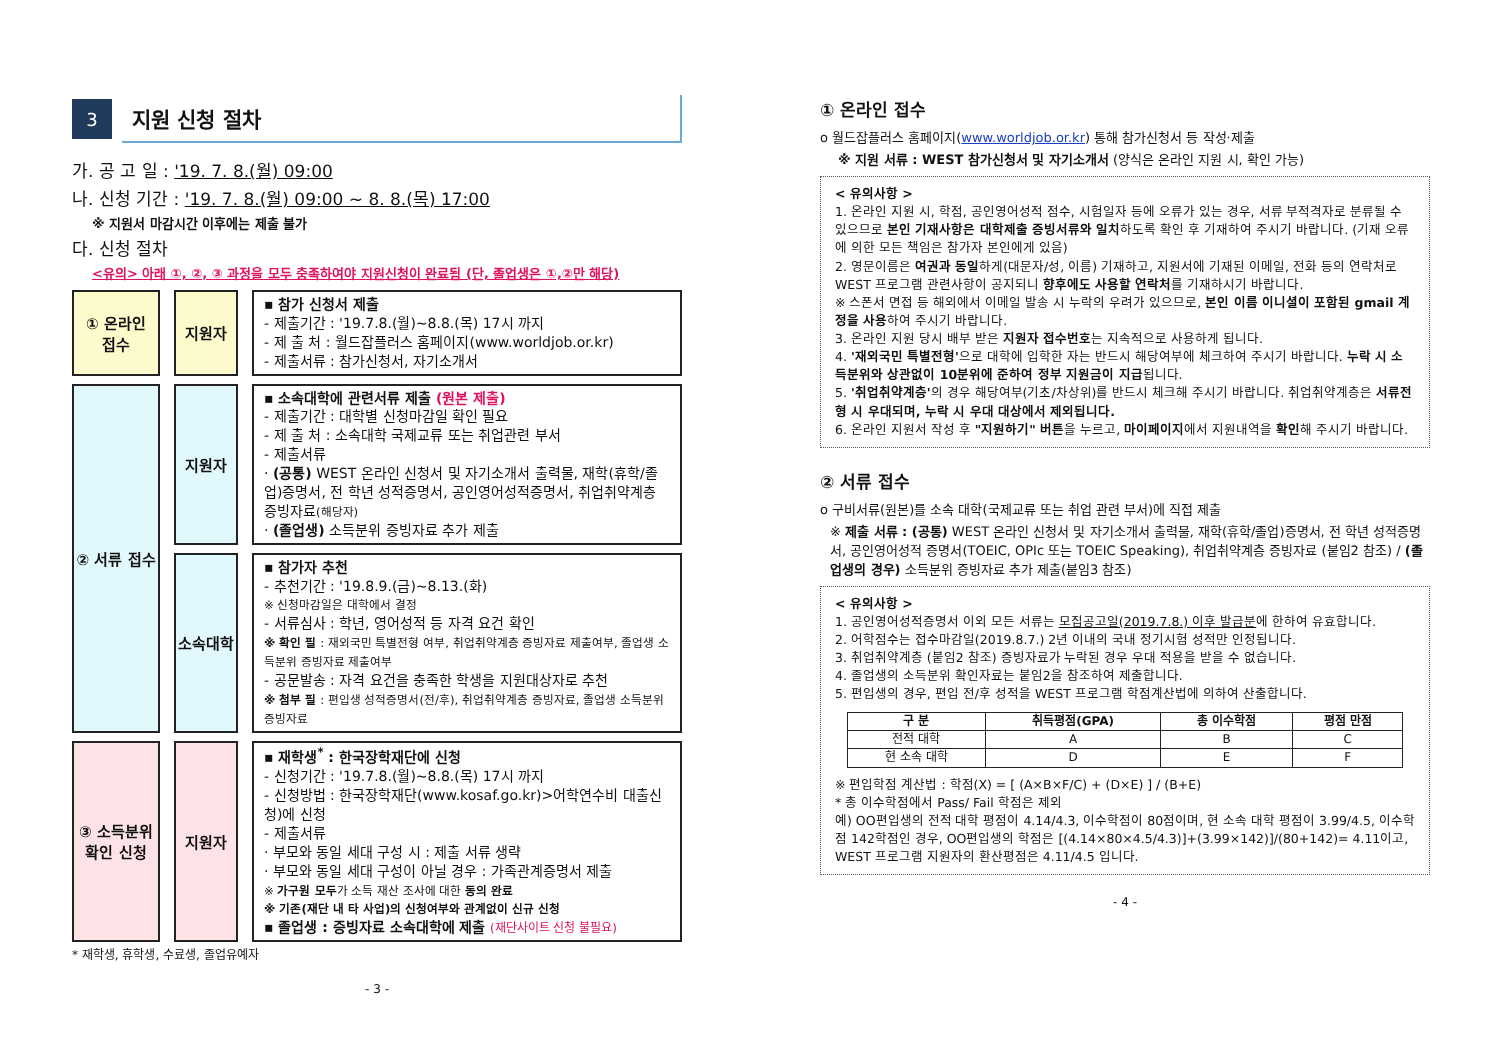3
지원 신청 절차
가. 공 고 일 : '19. 7. 8.(월) 09:00
나. 신청 기간 : '19. 7. 8.(월) 09:00 ~ 8. 8.(목) 17:00
※ 지원서 마감시간 이후에는 제출 불가
다. 신청 절차
<유의> 아래 ①, ②, ③ 과정을 모두 충족하여야 지원신청이 완료됨 (단, 졸업생은 ①,②만 해당)
① 온라인
접수
지원자
▪ 참가 신청서 제출
- 제출기간 : '19.7.8.(월)~8.8.(목) 17시 까지
- 제 출 처 : 월드잡플러스 홈페이지(www.worldjob.or.kr)
- 제출서류 : 참가신청서, 자기소개서
② 서류 접수
지원자
▪ 소속대학에 관련서류 제출 (원본 제출)
- 제출기간 : 대학별 신청마감일 확인 필요
- 제 출 처 : 소속대학 국제교류 또는 취업관련 부서
- 제출서류
· (공통) WEST 온라인 신청서 및 자기소개서 출력물, 재학(휴학/졸업)증명서, 전 학년 성적증명서, 공인영어성적증명서, 취업취약계층 증빙자료(해당자)
· (졸업생) 소득분위 증빙자료 추가 제출
소속대학
▪ 참가자 추천
- 추천기간 : '19.8.9.(금)~8.13.(화)
※ 신청마감일은 대학에서 결정
- 서류심사 : 학년, 영어성적 등 자격 요건 확인
※ 확인 필 : 재외국민 특별전형 여부, 취업취약계층 증빙자료 제출여부, 졸업생 소득분위 증빙자료 제출여부
- 공문발송 : 자격 요건을 충족한 학생을 지원대상자로 추천
※ 첨부 필 : 편입생 성적증명서(전/후), 취업취약계층 증빙자료, 졸업생 소득분위 증빙자료
③ 소득분위
확인 신청
지원자
▪ 재학생<sup>*</sup> : 한국장학재단에 신청
- 신청기간 : '19.7.8.(월)~8.8.(목) 17시 까지
- 신청방법 : 한국장학재단(www.kosaf.go.kr)>어학연수비 대출신청)에 신청
- 제출서류
· 부모와 동일 세대 구성 시 : 제출 서류 생략
· 부모와 동일 세대 구성이 아닐 경우 : 가족관계증명서 제출
※ 가구원 모두가 소득 재산 조사에 대한 동의 완료
※ 기존(재단 내 타 사업)의 신청여부와 관계없이 신규 신청
▪ 졸업생 : 증빙자료 소속대학에 제출 (재단사이트 신청 불필요)
* 재학생, 휴학생, 수료생, 졸업유예자
- 3 -
① 온라인 접수
o 월드잡플러스 홈페이지(www.worldjob.or.kr) 통해 참가신청서 등 작성·제출
※ 지원 서류 : WEST 참가신청서 및 자기소개서 (양식은 온라인 지원 시, 확인 가능)
< 유의사항 >
1. 온라인 지원 시, 학점, 공인영어성적 점수, 시험일자 등에 오류가 있는 경우, 서류 부적격자로 분류될 수 있으므로 본인 기재사항은 대학제출 증빙서류와 일치하도록 확인 후 기재하여 주시기 바랍니다. (기재 오류에 의한 모든 책임은 참가자 본인에게 있음)
2. 영문이름은 여권과 동일하게(대문자/성, 이름) 기재하고, 지원서에 기재된 이메일, 전화 등의 연락처로 WEST 프로그램 관련사항이 공지되니 향후에도 사용할 연락처를 기재하시기 바랍니다.
※ 스폰서 면접 등 해외에서 이메일 발송 시 누락의 우려가 있으므로, 본인 이름 이니셜이 포함된 gmail 계정을 사용하여 주시기 바랍니다.
3. 온라인 지원 당시 배부 받은 지원자 접수번호는 지속적으로 사용하게 됩니다.
4. '재외국민 특별전형'으로 대학에 입학한 자는 반드시 해당여부에 체크하여 주시기 바랍니다. 누락 시 소득분위와 상관없이 10분위에 준하여 정부 지원금이 지급됩니다.
5. '취업취약계층'의 경우 해당여부(기초/차상위)를 반드시 체크해 주시기 바랍니다. 취업취약계층은 서류전형 시 우대되며, 누락 시 우대 대상에서 제외됩니다.
6. 온라인 지원서 작성 후 "지원하기" 버튼을 누르고, 마이페이지에서 지원내역을 확인해 주시기 바랍니다.
② 서류 접수
o 구비서류(원본)를 소속 대학(국제교류 또는 취업 관련 부서)에 직접 제출
※ 제출 서류 : (공통) WEST 온라인 신청서 및 자기소개서 출력물, 재학(휴학/졸업)증명서, 전 학년 성적증명서, 공인영어성적 증명서(TOEIC, OPIc 또는 TOEIC Speaking), 취업취약계층 증빙자료 (붙임2 참조) / (졸업생의 경우) 소득분위 증빙자료 추가 제출(붙임3 참조)
< 유의사항 >
1. 공인영어성적증명서 이외 모든 서류는 모집공고일(2019.7.8.) 이후 발급분에 한하여 유효합니다.
2. 어학점수는 접수마감일(2019.8.7.) 2년 이내의 국내 정기시험 성적만 인정됩니다.
3. 취업취약계층 (붙임2 참조) 증빙자료가 누락된 경우 우대 적용을 받을 수 없습니다.
4. 졸업생의 소득분위 확인자료는 붙임2을 참조하여 제출합니다.
5. 편입생의 경우, 편입 전/후 성적을 WEST 프로그램 학점계산법에 의하여 산출합니다.
| 구 분 | 취득평점(GPA) | 총 이수학점 | 평점 만점 |
| --- | --- | --- | --- |
| 전적 대학 | A | B | C |
| 현 소속 대학 | D | E | F |
※ 편입학점 계산법 : 학점(X) = [ (A×B×F/C) + (D×E) ] / (B+E)
* 총 이수학점에서 Pass/ Fail 학점은 제외
예) OO편입생의 전적 대학 평점이 4.14/4.3, 이수학점이 80점이며, 현 소속 대학 평점이 3.99/4.5, 이수학점 142학점인 경우, OO편입생의 학점은 [(4.14×80×4.5/4.3)]+(3.99×142)]/(80+142)= 4.11이고, WEST 프로그램 지원자의 환산평점은 4.11/4.5 입니다.
- 4 -